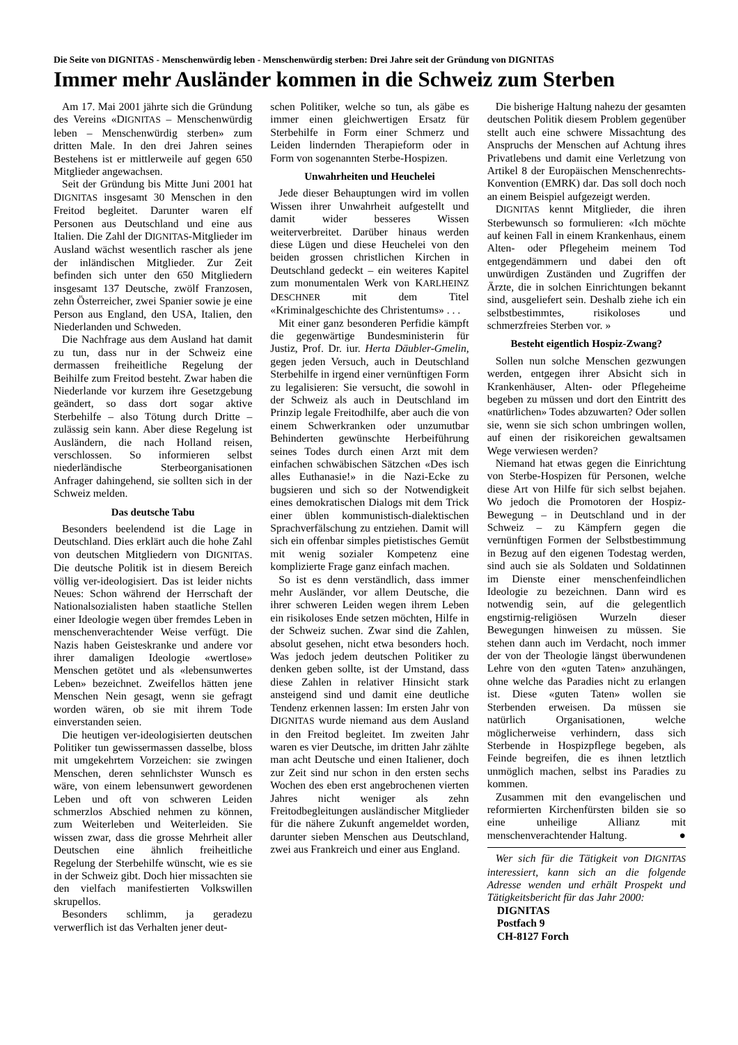Die Seite von DIGNITAS - Menschenwürdig leben - Menschenwürdig sterben: Drei Jahre seit der Gründung von DIGNITAS
Immer mehr Ausländer kommen in die Schweiz zum Sterben
Am 17. Mai 2001 jährte sich die Gründung des Vereins «DIGNITAS – Menschenwürdig leben – Menschenwürdig sterben» zum dritten Male. In den drei Jahren seines Bestehens ist er mittlerweile auf gegen 650 Mitglieder angewachsen.
Seit der Gründung bis Mitte Juni 2001 hat DIGNITAS insgesamt 30 Menschen in den Freitod begleitet. Darunter waren elf Personen aus Deutschland und eine aus Italien. Die Zahl der DIGNITAS-Mitglieder im Ausland wächst wesentlich rascher als jene der inländischen Mitglieder. Zur Zeit befinden sich unter den 650 Mitgliedern insgesamt 137 Deutsche, zwölf Franzosen, zehn Österreicher, zwei Spanier sowie je eine Person aus England, den USA, Italien, den Niederlanden und Schweden.
Die Nachfrage aus dem Ausland hat damit zu tun, dass nur in der Schweiz eine dermassen freiheitliche Regelung der Beihilfe zum Freitod besteht. Zwar haben die Niederlande vor kurzem ihre Gesetzgebung geändert, so dass dort sogar aktive Sterbehilfe – also Tötung durch Dritte – zulässig sein kann. Aber diese Regelung ist Ausländern, die nach Holland reisen, verschlossen. So informieren selbst niederländische Sterbeorganisationen Anfrager dahingehend, sie sollten sich in der Schweiz melden.
Das deutsche Tabu
Besonders beelendend ist die Lage in Deutschland. Dies erklärt auch die hohe Zahl von deutschen Mitgliedern von DIGNITAS. Die deutsche Politik ist in diesem Bereich völlig ver-ideologisiert. Das ist leider nichts Neues: Schon während der Herrschaft der Nationalsozialisten haben staatliche Stellen einer Ideologie wegen über fremdes Leben in menschenverachtender Weise verfügt. Die Nazis haben Geisteskranke und andere vor ihrer damaligen Ideologie «wertlose» Menschen getötet und als «lebensunwertes Leben» bezeichnet. Zweifellos hätten jene Menschen Nein gesagt, wenn sie gefragt worden wären, ob sie mit ihrem Tode einverstanden seien.
Die heutigen ver-ideologisierten deutschen Politiker tun gewissermassen dasselbe, bloss mit umgekehrtem Vorzeichen: sie zwingen Menschen, deren sehnlichster Wunsch es wäre, von einem lebensunwert gewordenen Leben und oft von schweren Leiden schmerzlos Abschied nehmen zu können, zum Weiterleben und Weiterleiden. Sie wissen zwar, dass die grosse Mehrheit aller Deutschen eine ähnlich freiheitliche Regelung der Sterbehilfe wünscht, wie es sie in der Schweiz gibt. Doch hier missachten sie den vielfach manifestierten Volkswillen skrupellos.
Besonders schlimm, ja geradezu verwerflich ist das Verhalten jener deut-
schen Politiker, welche so tun, als gäbe es immer einen gleichwertigen Ersatz für Sterbehilfe in Form einer Schmerz und Leiden lindernden Therapieform oder in Form von sogenannten Sterbe-Hospizen.
Unwahrheiten und Heuchelei
Jede dieser Behauptungen wird im vollen Wissen ihrer Unwahrheit aufgestellt und damit wider besseres Wissen weiterverbreitet. Darüber hinaus werden diese Lügen und diese Heuchelei von den beiden grossen christlichen Kirchen in Deutschland gedeckt – ein weiteres Kapitel zum monumentalen Werk von KARLHEINZ DESCHNER mit dem Titel «Kriminalgeschichte des Christentums» . . .
Mit einer ganz besonderen Perfidie kämpft die gegenwärtige Bundesministerin für Justiz, Prof. Dr. iur. Herta Däubler-Gmelin, gegen jeden Versuch, auch in Deutschland Sterbehilfe in irgend einer vernünftigen Form zu legalisieren: Sie versucht, die sowohl in der Schweiz als auch in Deutschland im Prinzip legale Freitodhilfe, aber auch die von einem Schwerkranken oder unzumutbar Behinderten gewünschte Herbeiführung seines Todes durch einen Arzt mit dem einfachen schwäbischen Sätzchen «Des isch alles Euthanasie!» in die Nazi-Ecke zu bugsieren und sich so der Notwendigkeit eines demokratischen Dialogs mit dem Trick einer üblen kommunistisch-dialektischen Sprachverfälschung zu entziehen. Damit will sich ein offenbar simples pietistisches Gemüt mit wenig sozialer Kompetenz eine komplizierte Frage ganz einfach machen.
So ist es denn verständlich, dass immer mehr Ausländer, vor allem Deutsche, die ihrer schweren Leiden wegen ihrem Leben ein risikoloses Ende setzen möchten, Hilfe in der Schweiz suchen. Zwar sind die Zahlen, absolut gesehen, nicht etwa besonders hoch. Was jedoch jedem deutschen Politiker zu denken geben sollte, ist der Umstand, dass diese Zahlen in relativer Hinsicht stark ansteigend sind und damit eine deutliche Tendenz erkennen lassen: Im ersten Jahr von DIGNITAS wurde niemand aus dem Ausland in den Freitod begleitet. Im zweiten Jahr waren es vier Deutsche, im dritten Jahr zählte man acht Deutsche und einen Italiener, doch zur Zeit sind nur schon in den ersten sechs Wochen des eben erst angebrochenen vierten Jahres nicht weniger als zehn Freitodbegleitungen ausländischer Mitglieder für die nähere Zukunft angemeldet worden, darunter sieben Menschen aus Deutschland, zwei aus Frankreich und einer aus England.
Die bisherige Haltung nahezu der gesamten deutschen Politik diesem Problem gegenüber stellt auch eine schwere Missachtung des Anspruchs der Menschen auf Achtung ihres Privatlebens und damit eine Verletzung von Artikel 8 der Europäischen Menschenrechts-Konvention (EMRK) dar. Das soll doch noch an einem Beispiel aufgezeigt werden.
DIGNITAS kennt Mitglieder, die ihren Sterbewunsch so formulieren: «Ich möchte auf keinen Fall in einem Krankenhaus, einem Alten- oder Pflegeheim meinem Tod entgegendämmern und dabei den oft unwürdigen Zuständen und Zugriffen der Ärzte, die in solchen Einrichtungen bekannt sind, ausgeliefert sein. Deshalb ziehe ich ein selbstbestimmtes, risikoloses und schmerzfreies Sterben vor. »
Besteht eigentlich Hospiz-Zwang?
Sollen nun solche Menschen gezwungen werden, entgegen ihrer Absicht sich in Krankenhäuser, Alten- oder Pflegeheime begeben zu müssen und dort den Eintritt des «natürlichen» Todes abzuwarten? Oder sollen sie, wenn sie sich schon umbringen wollen, auf einen der risikoreichen gewaltsamen Wege verwiesen werden?
Niemand hat etwas gegen die Einrichtung von Sterbe-Hospizen für Personen, welche diese Art von Hilfe für sich selbst bejahen. Wo jedoch die Promotoren der Hospiz-Bewegung – in Deutschland und in der Schweiz – zu Kämpfern gegen die vernünftigen Formen der Selbstbestimmung in Bezug auf den eigenen Todestag werden, sind auch sie als Soldaten und Soldatinnen im Dienste einer menschenfeindlichen Ideologie zu bezeichnen. Dann wird es notwendig sein, auf die gelegentlich engstirnig-religiösen Wurzeln dieser Bewegungen hinweisen zu müssen. Sie stehen dann auch im Verdacht, noch immer der von der Theologie längst überwundenen Lehre von den «guten Taten» anzuhängen, ohne welche das Paradies nicht zu erlangen ist. Diese «guten Taten» wollen sie Sterbenden erweisen. Da müssen sie natürlich Organisationen, welche möglicherweise verhindern, dass sich Sterbende in Hospizpflege begeben, als Feinde begreifen, die es ihnen letztlich unmöglich machen, selbst ins Paradies zu kommen.
Zusammen mit den evangelischen und reformierten Kirchenfürsten bilden sie so eine unheilige Allianz mit menschenverachtender Haltung. ●
Wer sich für die Tätigkeit von DIGNITAS interessiert, kann sich an die folgende Adresse wenden und erhält Prospekt und Tätigkeitsbericht für das Jahr 2000:
DIGNITAS
Postfach 9
CH-8127 Forch